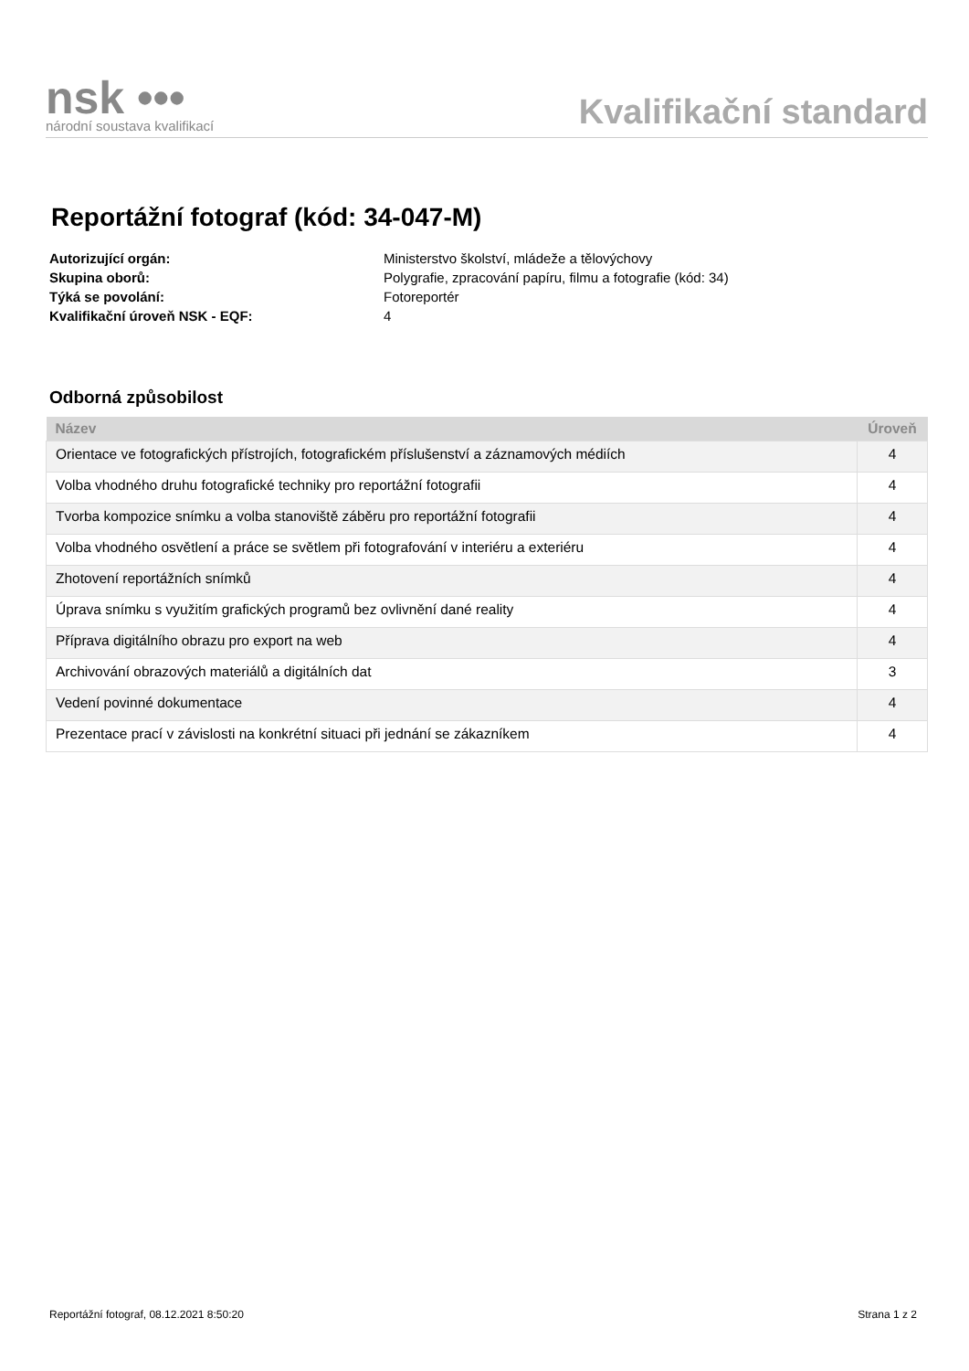nsk •••
národní soustava kvalifikací
Kvalifikační standard
Reportážní fotograf (kód: 34-047-M)
Autorizující orgán: Ministerstvo školství, mládeže a tělovýchovy Skupina oborů: Polygrafie, zpracování papíru, filmu a fotografie (kód: 34) Týká se povolání: Fotoreportér Kvalifikační úroveň NSK - EQF: 4
Odborná způsobilost
| Název | Úroveň |
| --- | --- |
| Orientace ve fotografických přístrojích, fotografickém příslušenství a záznamových médiích | 4 |
| Volba vhodného druhu fotografické techniky pro reportážní fotografii | 4 |
| Tvorba kompozice snímku a volba stanoviště záběru pro reportážní fotografii | 4 |
| Volba vhodného osvětlení a práce se světlem při fotografování v interiéru a exteriéru | 4 |
| Zhotovení reportážních snímků | 4 |
| Úprava snímku s využitím grafických programů bez ovlivnění dané reality | 4 |
| Příprava digitálního obrazu pro export na web | 4 |
| Archivování obrazových materiálů a digitálních dat | 3 |
| Vedení povinné dokumentace | 4 |
| Prezentace prací v závislosti na konkrétní situaci při jednání se zákazníkem | 4 |
Reportážní fotograf, 08.12.2021 8:50:20 Strana 1 z 2